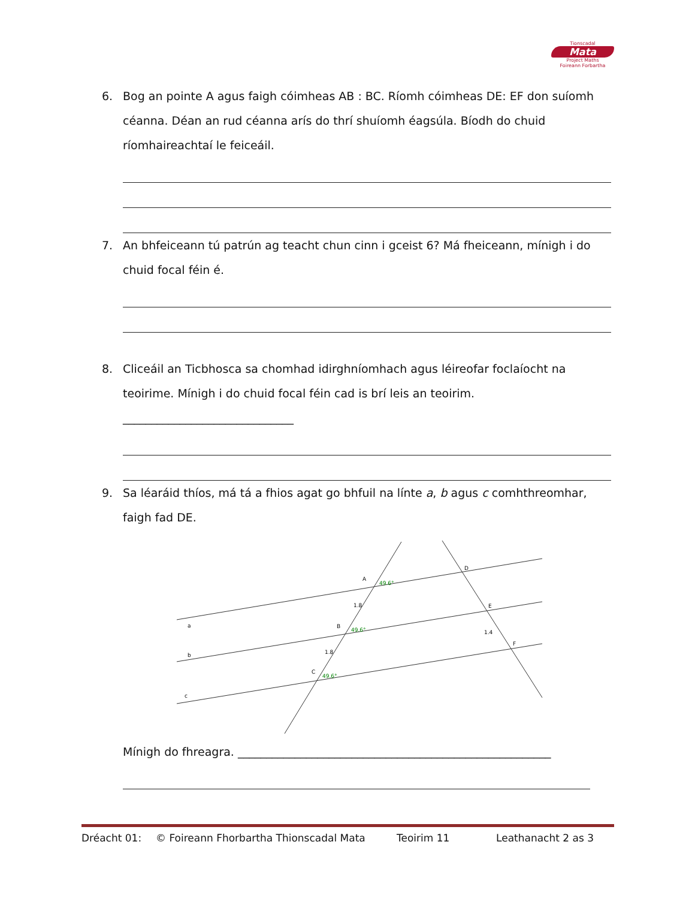Tionscadal
Mata
Project Maths
Foireann Forbartha
6. Bog an pointe A agus faigh cóimheas AB : BC. Ríomh cóimheas DE: EF don suíomh céanna. Déan an rud céanna arís do thrí shuíomh éagsúla. Bíodh do chuid ríomhaireachtaí le feiceáil.
7. An bhfeiceann tú patrún ag teacht chun cinn i gceist 6? Má fheiceann, mínigh i do chuid focal féin é.
8. Cliceáil an Ticbhosca sa chomhad idirghníomhach agus léireofar foclaíocht na teoirime. Mínigh i do chuid focal féin cad is brí leis an teoirim. ______________________________
9. Sa léaráid thíos, má tá a fhios agat go bhfuil na línte a, b agus c comhthreomhar, faigh fad DE.
a
b
c
A
B
C
D
E
F
1.8
1.8
1.4
49.6°
49.6°
49.6°
Mínigh do fhreagra. _______________________________________________________
Dréacht 01: © Foireann Fhorbartha Thionscadal Mata Teoirim 11 Leathanacht 2 as 3